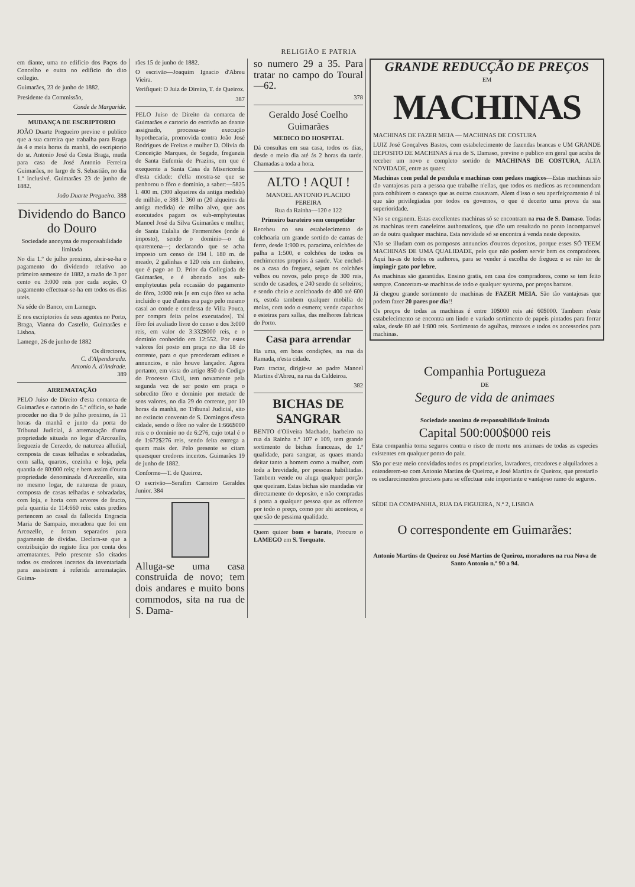RELIGIÃO E PATRIA
em diante, uma no edificio dos Paços do Concelho e outra no edificio do dito collegio.
Guimarães, 23 de junho de 1882.
Presidente da Commissão,
Conde de Margaride.
MUDANÇA DE ESCRIPTORIO
JOÃO Duarte Pregueiro previne o publico que a sua carreira que trabalha para Braga ás 4 e meia horas da manhã, do escriptorio do sr. Antonio José da Costa Braga, muda para casa de José Antonio Ferreira Guimarães, no largo de S. Sebastião, no dia 1.º inclusivé. Guimarães 23 de junho de 1882.
João Duarte Pregueiro. 388
Dividendo do Banco do Douro
Sociedade anonyma de responsabilidade limitada
No dia 1.º de julho proximo, abrir-se-ha o pagamento do dividendo relativo ao primeiro semestre de 1882, a razão de 3 por cento ou 3:000 reis por cada acção. O pagamento effectuar-se-ha em todos os dias uteis.
Na séde do Banco, em Lamego.
E nos escriptorios de seus agentes no Porto, Braga, Vianna do Castello, Guimarães e Lisboa.
Lamego, 26 de junho de 1882
Os directores,
C. d'Alpendurada.
Antonio A. d'Andrade.
389
ARREMATAÇÃO
PELO Juiso de Direito d'esta comarca de Guimarães e cartorio do 5.º officio, se hade proceder no dia 9 de julho proximo, ás 11 horas da manhã e junto da porta do Tribunal Judicial, á arrematação d'uma propriedade situada no logar d'Arcozello, freguezia de Cerzedo, de natureza alludial, composta de casas telhadas e sobradadas, com salla, quartos, cozinha e loja, pela quantia de 80:000 reis; e bem assim d'outra propriedade denominada d'Arcozello, sita no mesmo logar, de natureza de prazo, composta de casas telhadas e sobradadas, com loja, e horta com arvores de fructo, pela quantia de 114:660 reis: estes predios pertencem ao casal da fallecida Engracia Maria de Sampaio, moradora que foi em Arcozello, e foram separados para pagamento de dividas. Declara-se que a contribuição do registo fica por conta dos arrematantes. Pelo presente são citados todos os credores incertos da inventariada para assistirem á referida arrematação. Guima-
rães 15 de junho de 1882.
O escrivão—Joaquim Ignacio d'Abreu Vieira.
Verifiquei: O Juiz de Direito, T. de Queiroz.
387
PELO Juiso de Direito da comarca de Guimarães e cartorio do escrivão ao deante assignado, processa-se execução hypothecaria, promovida contra João José Rodrigues de Freitas e mulher D. Olivia da Conceição Marques, de Segade, freguezia de Santa Eufemia de Prazins, em que é exequente a Santa Casa da Misericordia d'esta cidade: d'ella mostra-se que se penhorou o fôro e dominio, a saber:—5825 l. 400 m. (300 alqueires da antiga medida) de milhão, e 388 l. 360 m (20 alqueires da antiga medida) de milho alvo, que aos executados pagam os sub-emphyteutas Manoel José da Silva Guimarães e mulher, de Santa Eulalia de Fermentões (onde é imposto), sendo o dominio—o da quarentena—; declarando que se acha imposto um censo de 194 l. 180 m. de meado, 2 galinhas e 120 reis em dinheiro, que é pago ao D. Prior da Collegiada de Guimarães, e é abonado aos sub-emphyteutas pela occasião do pagamento do fôro, 3:000 reis [e em cujo fôro se acha incluido o que d'antes era pago pelo mesmo casal ao conde e condessa de Villa Pouca, por compra feita pelos executados]. Tal fôro foi avaliado livre do censo e dos 3:000 reis, em valor de 3:332$000 reis, e o dominio conhecido em 12:552. Por estes valores foi posto em praça no dia 18 do corrente, para o que precederam editaes e annuncios, e não houve lançador. Agora portanto, em vista do artigo 850 do Codigo do Processo Civil, tem novamente pela segunda vez de ser posto em praça o sobredito fôro e dominio por metade de sens valores, no dia 29 do corrente, por 10 horas da manhã, no Tribunal Judicial, sito no extincto convento de S. Domingos d'esta cidade, sendo o fôro no valor de 1:666$000 reis e o dominio no de 6:276, cujo total é o de 1:672$276 reis, sendo feita entrega a quem mais der. Pelo presente se citam quaesquer credores incertos. Guimarães 19 de junho de 1882.
Conforme—T. de Queiroz.
O escrivão—Serafim Carneiro Geraldes Junior. 384
Alluga-se uma casa construida de novo; tem dois andares e muito bons commodos, sita na rua de S. Dama-
so numero 29 a 35. Para tratar no campo do Toural —62.
378
Geraldo José Coelho Guimarães
MEDICO DO HOSPITAL
Dá consultas em sua casa, todos os dias, desde o meio dia até ás 2 horas da tarde. Chamadas a toda a hora.
ALTO ! AQUI !
MANOEL ANTONIO PLACIDO PEREIRA
Rua da Rainha—120 e 122
Primeiro barateiro sem competidor
Recebeu no seu estabelecimento de colchoaria um grande sortido de camas de ferro, desde 1:900 rs. paracima, colchões de palha a 1:500, e colchões de todos os enchimentos proprios á saude. Vae enchel-os a casa do freguez, sejam os colchões velhos ou novos, pelo preço de 300 reis, sendo de casados, e 240 sendo de solteiros; e sendo cheio e acolchoado de 400 até 600 rs, estofa tambem qualquer mobilia de molas, com todo o esmero; vende capachos e esteiras para sallas, das melhores fabricas do Porto.
Casa para arrendar
Ha uma, em boas condições, na rua da Ramada, n'esta cidade.
Para tractar, dirigir-se ao padre Manoel Martins d'Abreu, na rua da Caldeiroa.
382
BICHAS DE SANGRAR
BENTO d'Oliveira Machado, barbeiro na rua da Rainha n.º 107 e 109, tem grande sortimento de bichas francezas, de 1.ª qualidade, para sangrar, as quaes manda deitar tanto a homem como a mulher, com toda a brevidade, por pessoas habilitadas. Tambem vende ou aluga qualquer porção que queiram. Estas bichas são mandadas vir directamente do deposito, e não compradas á porta a qualquer pessoa que as offerece por todo o preço, como por ahi acontece, e que são de pessima qualidade.
Quem quizer bom e barato, Procure o LAMEGO em S. Torquato.
GRANDE REDUCÇÃO DE PREÇOS
EM
MACHINAS
MACHINAS DE FAZER MEIA — MACHINAS DE COSTURA
LUIZ José Gonçalves Bastos, com estabelecimento de fazendas brancas e UM GRANDE DEPOSITO DE MACHINAS á rua de S. Damaso, previne o publico em geral que acaba de receber um novo e completo sortido de MACHINAS DE COSTURA, ALTA NOVIDADE, entre as quaes:
Machinas com pedal de pendula e machinas com pedaes magicos—Estas machinas são tão vantajosas para a pessoa que trabalhe n'ellas, que todos os medicos as recommendam para cohibirem o cansaço que as outras causavam. Alem d'isso o seu aperfeiçoamento é tal que são privilegiadas por todos os governos, o que é decerto uma prova da sua superioridade.
Não se enganem. Estas excellentes machinas só se encontram na rua de S. Damaso. Todas as machinas teem caneleiros authomaticos, que dão um resultado no ponto incomparavel ao de outra qualquer machina. Esta novidade só se encontra á venda neste deposito.
Não se illudam com os pomposos annuncios d'outros depositos, porque esses SÓ TEEM MACHINAS DE UMA QUALIDADE, pelo que não podem servir bem os compradores. Aqui ha-as de todos os authores, para se vender á escolha do freguez e se não ter de impingir gato por lebre.
As machinas são garantidas. Ensino gratis, em casa dos compradores, como se tem feito sempre. Concertam-se machinas de todo e qualquer systema, por preços baratos.
Já chegou grande sortimento de machinas de FAZER MEIA. São tão vantajosas que podem fazer 20 pares por dia!!
Os preços de todas as machinas é entre 10$000 reis até 60$000. Tambem n'este estabelecimento se encontra um lindo e variado sortimento de papeis pintados para forrar salas, desde 80 até 1:800 reis. Sortimento de agulhas, retrozes e todos os accessorios para machinas.
Companhia Portugueza
DE
Seguro de vida de animaes
Sociedade anonima de responsabilidade limitada
Capital 500:000$000 reis
Esta companhia toma seguros contra o risco de morte nos animaes de todas as especies existentes em qualquer ponto do paiz.
São por este meio convidados todos os proprietarios, lavradores, creadores e alquiladores a entenderem-se com Antonio Martins de Queiroz, e José Martins de Queiroz, que prestarão os esclarecimentos precisos para se effectuar este importante e vantajoso ramo de seguros.
SÉDE DA COMPANHIA, RUA DA FIGUEIRA, N.º 2, LISBOA
O correspondente em Guimarães:
Antonio Martins de Queiroz ou José Martins de Queiroz, moradores na rua Nova de Santo Antonio n.º 90 a 94.